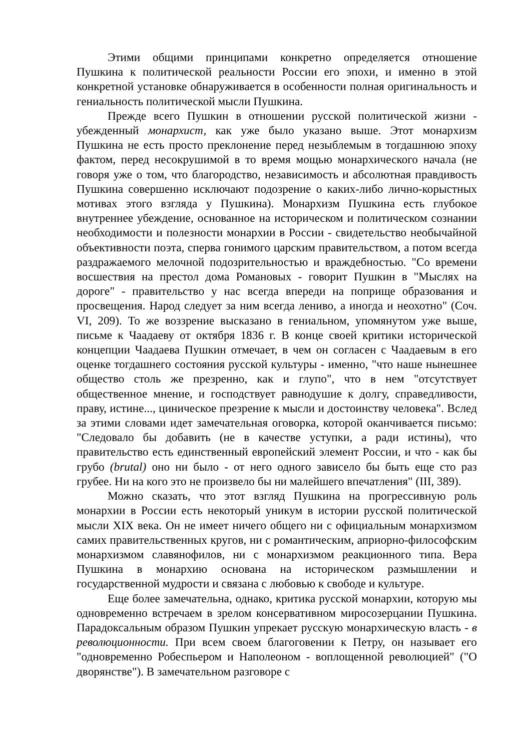Этими общими принципами конкретно определяется отношение Пушкина к политической реальности России его эпохи, и именно в этой конкретной установке обнаруживается в особенности полная оригинальность и гениальность политической мысли Пушкина.
Прежде всего Пушкин в отношении русской политической жизни - убежденный монархист, как уже было указано выше. Этот монархизм Пушкина не есть просто преклонение перед незыблемым в тогдашнюю эпоху фактом, перед несокрушимой в то время мощью монархического начала (не говоря уже о том, что благородство, независимость и абсолютная правдивость Пушкина совершенно исключают подозрение о каких-либо лично-корыстных мотивах этого взгляда у Пушкина). Монархизм Пушкина есть глубокое внутреннее убеждение, основанное на историческом и политическом сознании необходимости и полезности монархии в России - свидетельство необычайной объективности поэта, сперва гонимого царским правительством, а потом всегда раздражаемого мелочной подозрительностью и враждебностью. "Со времени восшествия на престол дома Романовых - говорит Пушкин в "Мыслях на дороге" - правительство у нас всегда впереди на поприще образования и просвещения. Народ следует за ним всегда лениво, а иногда и неохотно" (Соч. VI, 209). То же воззрение высказано в гениальном, упомянутом уже выше, письме к Чаадаеву от октября 1836 г. В конце своей критики исторической концепции Чаадаева Пушкин отмечает, в чем он согласен с Чаадаевым в его оценке тогдашнего состояния русской культуры - именно, "что наше нынешнее общество столь же презренно, как и глупо", что в нем "отсутствует общественное мнение, и господствует равнодушие к долгу, справедливости, праву, истине..., циническое презрение к мысли и достоинству человека". Вслед за этими словами идет замечательная оговорка, которой оканчивается письмо: "Следовало бы добавить (не в качестве уступки, а ради истины), что правительство есть единственный европейский элемент России, и что - как бы грубо (brutal) оно ни было - от него одного зависело бы быть еще сто раз грубее. Ни на кого это не произвело бы ни малейшего впечатления" (III, 389).
Можно сказать, что этот взгляд Пушкина на прогрессивную роль монархии в России есть некоторый уникум в истории русской политической мысли XIX века. Он не имеет ничего общего ни с официальным монархизмом самих правительственных кругов, ни с романтическим, априорно-философским монархизмом славянофилов, ни с монархизмом реакционного типа. Вера Пушкина в монархию основана на историческом размышлении и государственной мудрости и связана с любовью к свободе и культуре.
Еще более замечательна, однако, критика русской монархии, которую мы одновременно встречаем в зрелом консервативном миросозерцании Пушкина. Парадоксальным образом Пушкин упрекает русскую монархическую власть - в революционности. При всем своем благоговении к Петру, он называет его "одновременно Робеспьером и Наполеоном - воплощенной революцией" ("О дворянстве"). В замечательном разговоре с